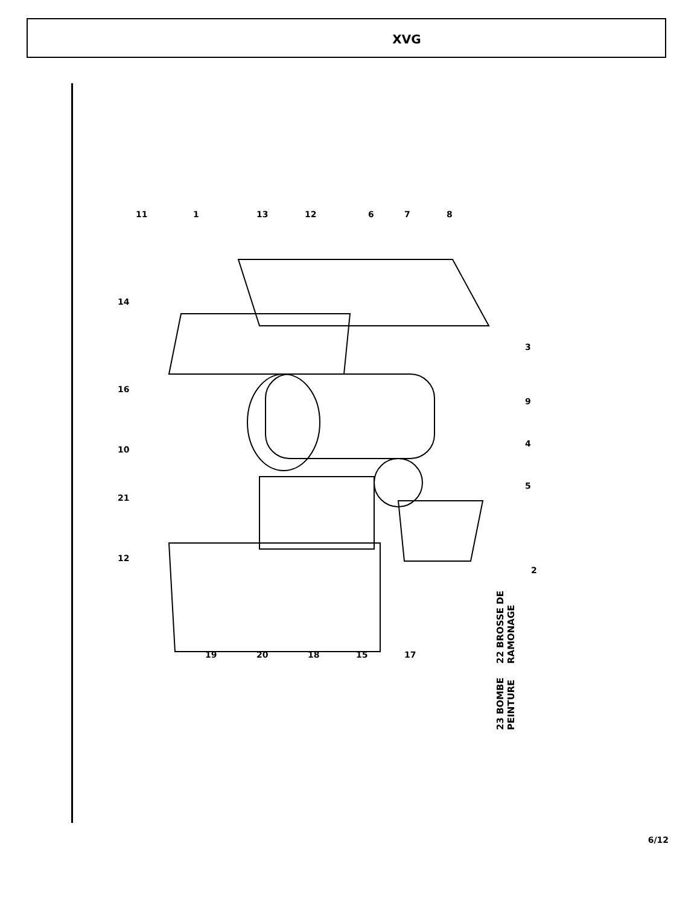XVG
11
1
13
12
6
7
8
14
16
10
21
12
3
9
4
5
2
19
20
18
15
17
22 BROSSE DE RAMONAGE
23 BOMBE PEINTURE
6/12